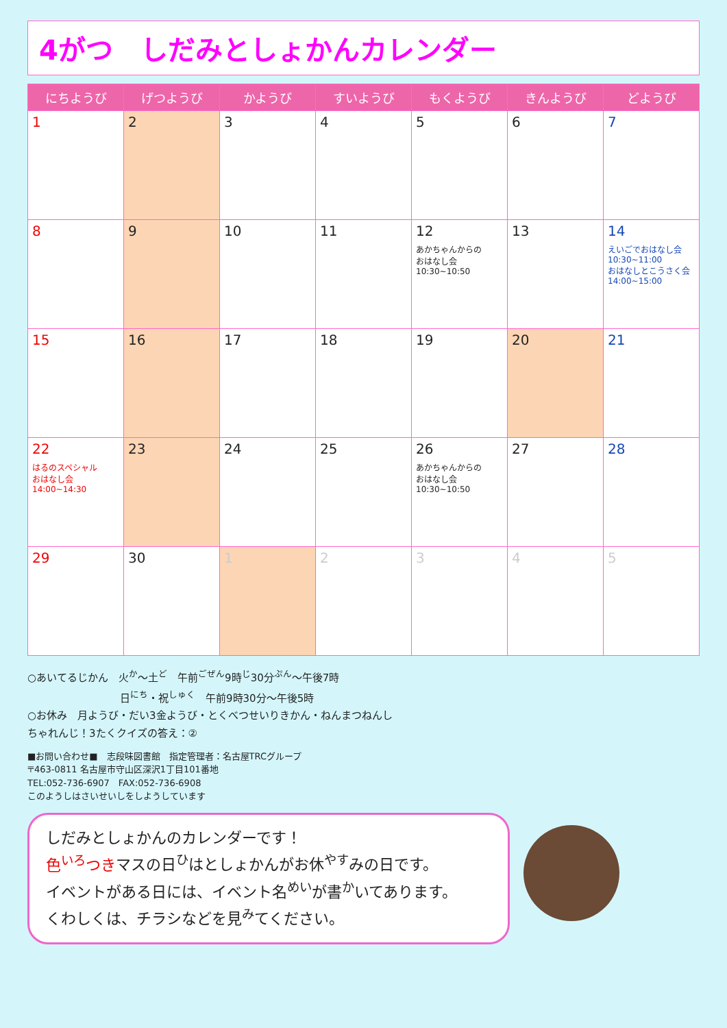4がつ　しだみとしょかんカレンダー
| にちようび | げつようび | かようび | すいようび | もくようび | きんようび | どようび |
| --- | --- | --- | --- | --- | --- | --- |
| 1 | 2 | 3 | 4 | 5 | 6 | 7 |
| 8 | 9 | 10 | 11 | 12 あかちゃんからの おはなし会 10:30~10:50 | 13 | 14 えいごでおはなし会 10:30~11:00 おはなしとこうさく会 14:00~15:00 |
| 15 | 16 | 17 | 18 | 19 | 20 | 21 |
| 22 はるのスペシャル おはなし会 14:00~14:30 | 23 | 24 | 25 | 26 あかちゃんからの おはなし会 10:30~10:50 | 27 | 28 |
| 29 | 30 | 1 | 2 | 3 | 4 | 5 |
○あいてるじかん　火<sup>か</sup>～土<sup>ど</sup>　午前<sup>ごぜん</sup>9時<sup>じ</sup>30分<sup>ぷん</sup>～午後7時
　　　　　　　　　日<sup>にち</sup>・祝<sup>しゅく</sup>　午前9時30分～午後5時
○お休み　月ようび・だい3金ようび・とくべつせいりきかん・ねんまつねんし
ちゃれんじ！3たくクイズの答え：②
■お問い合わせ■　志段味図書館　指定管理者：名古屋TRCグループ
〒463-0811 名古屋市守山区深沢1丁目101番地
TEL:052-736-6907　FAX:052-736-6908
このようしはさいせいしをしようしています
しだみとしょかんのカレンダーです！
色<sup>いろ</sup>つきマスの日<sup>ひ</sup>はとしょかんがお休<sup>やす</sup>みの日です。
イベントがある日には、イベント名<sup>めい</sup>が書<sup>か</sup>いてあります。
くわしくは、チラシなどを見<sup>み</sup>てください。